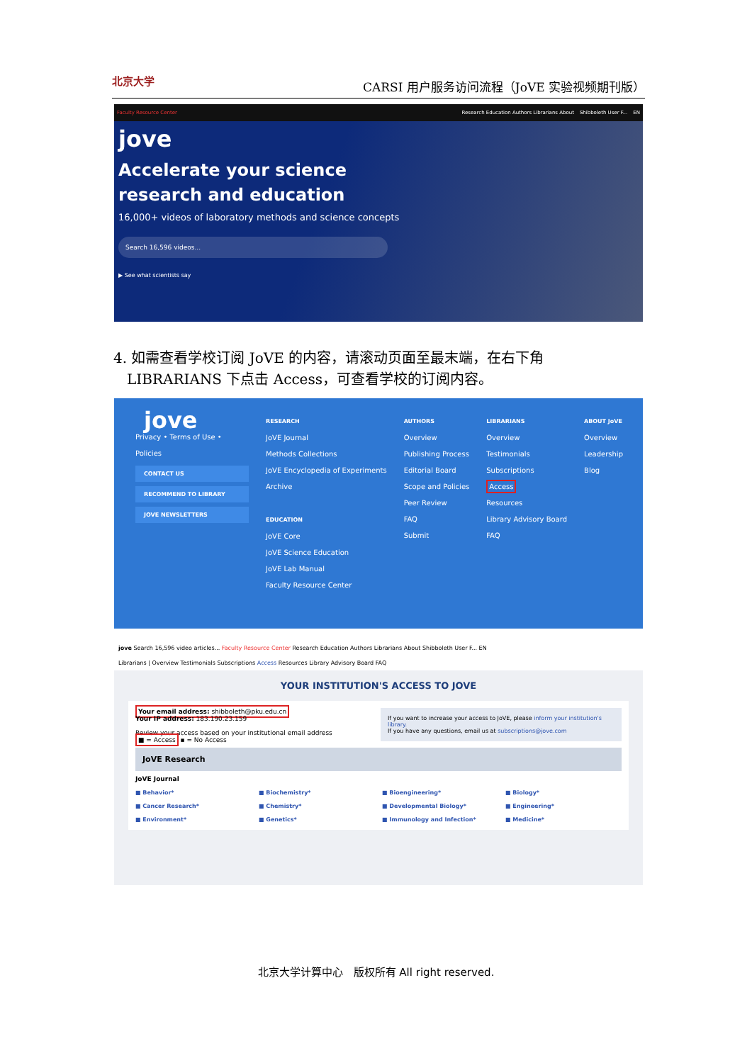北京大学 CARSI 用户服务访问流程（JoVE 实验视频期刊版）
Faculty Resource Center Research Education Authors Librarians About Shibboleth User F... EN
jove
Accelerate your science
research and education
16,000+ videos of laboratory methods and science concepts
Search 16,596 videos...
▶ See what scientists say
4. 如需查看学校订阅 JoVE 的内容，请滚动页面至最末端，在右下角
LIBRARIANS 下点击 Access，可查看学校的订阅内容。
jove
Privacy • Terms of Use • Policies
CONTACT US
RECOMMEND TO LIBRARY
JOVE NEWSLETTERS
RESEARCH
JoVE Journal
Methods Collections
JoVE Encyclopedia of Experiments
Archive
EDUCATION
JoVE Core
JoVE Science Education
JoVE Lab Manual
Faculty Resource Center
AUTHORS
Overview
Publishing Process
Editorial Board
Scope and Policies
Peer Review
FAQ
Submit
LIBRARIANS
Overview
Testimonials
Subscriptions
Access
Resources
Library Advisory Board
FAQ
ABOUT JoVE
Overview
Leadership
Blog
jove Search 16,596 video articles... Faculty Resource Center Research Education Authors Librarians About Shibboleth User F... EN
Librarians | Overview Testimonials Subscriptions Access Resources Library Advisory Board FAQ
YOUR INSTITUTION'S ACCESS TO JOVE
If you want to increase your access to JoVE, please inform your institution's library.
If you have any questions, email us at subscriptions@jove.com
Your email address: shibboleth@pku.edu.cn
Your IP address: 183.190.23.159
Review your access based on your institutional email address
■ = Access ▪ = No Access
JoVE Research
JoVE Journal
■ Behavior* ■ Biochemistry* ■ Bioengineering* ■ Biology* ■ Cancer Research* ■ Chemistry* ■ Developmental Biology* ■ Engineering* ■ Environment* ■ Genetics* ■ Immunology and Infection* ■ Medicine*
北京大学计算中心　版权所有 All right reserved.